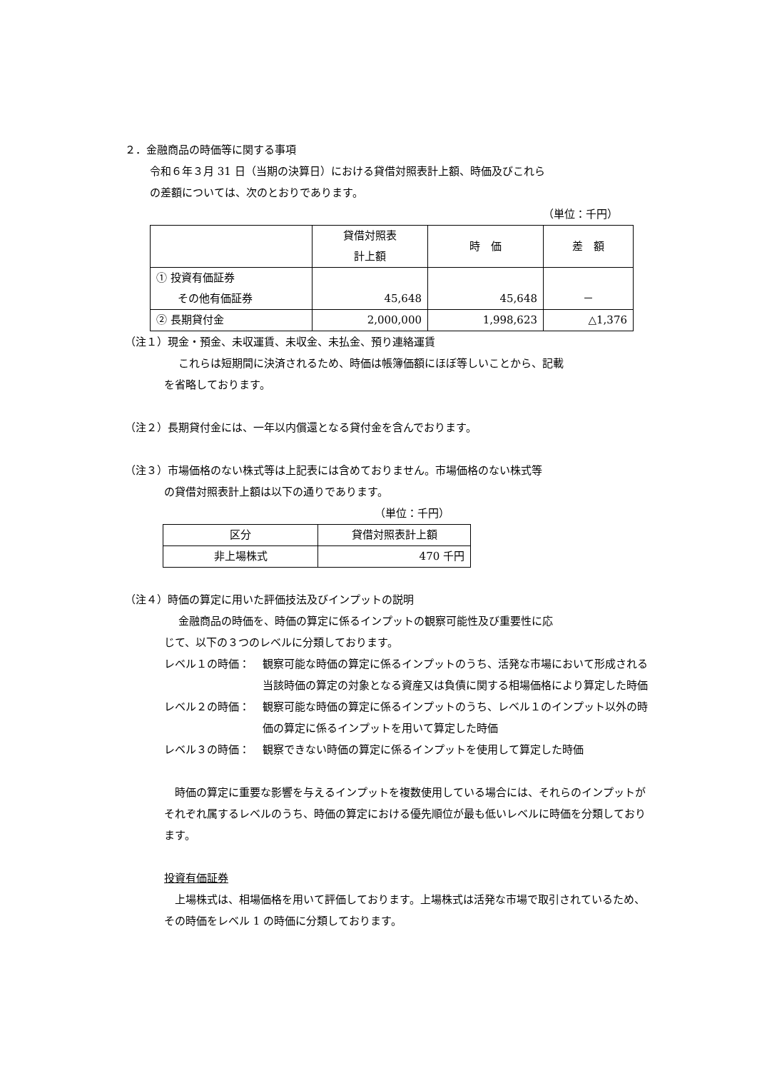２．金融商品の時価等に関する事項
令和６年３月 31 日（当期の決算日）における貸借対照表計上額、時価及びこれら
の差額については、次のとおりであります。
（単位：千円）
| | 貸借対照表 計上額 | 時 価 | 差 額 |
| --- | --- | --- | --- |
| ① 投資有価証券 その他有価証券 | 45,648 | 45,648 | － |
| ② 長期貸付金 | 2,000,000 | 1,998,623 | △1,376 |
（注１）現金・預金、未収運賃、未収金、未払金、預り連絡運賃
これらは短期間に決済されるため、時価は帳簿価額にほぼ等しいことから、記載
を省略しております。
（注２）長期貸付金には、一年以内償還となる貸付金を含んでおります。
（注３）市場価格のない株式等は上記表には含めておりません。市場価格のない株式等
の貸借対照表計上額は以下の通りであります。
（単位：千円）
| 区分 | 貸借対照表計上額 |
| --- | --- |
| 非上場株式 | 470 千円 |
（注４）時価の算定に用いた評価技法及びインプットの説明
金融商品の時価を、時価の算定に係るインプットの観察可能性及び重要性に応
じて、以下の３つのレベルに分類しております。
レベル１の時価： 観察可能な時価の算定に係るインプットのうち、活発な市場において形成される当該時価の算定の対象となる資産又は負債に関する相場価格により算定した時価
レベル２の時価： 観察可能な時価の算定に係るインプットのうち、レベル１のインプット以外の時価の算定に係るインプットを用いて算定した時価
レベル３の時価： 観察できない時価の算定に係るインプットを使用して算定した時価
　時価の算定に重要な影響を与えるインプットを複数使用している場合には、それらのインプットがそれぞれ属するレベルのうち、時価の算定における優先順位が最も低いレベルに時価を分類しております。
投資有価証券
　上場株式は、相場価格を用いて評価しております。上場株式は活発な市場で取引されているため、 その時価をレベル 1 の時価に分類しております。